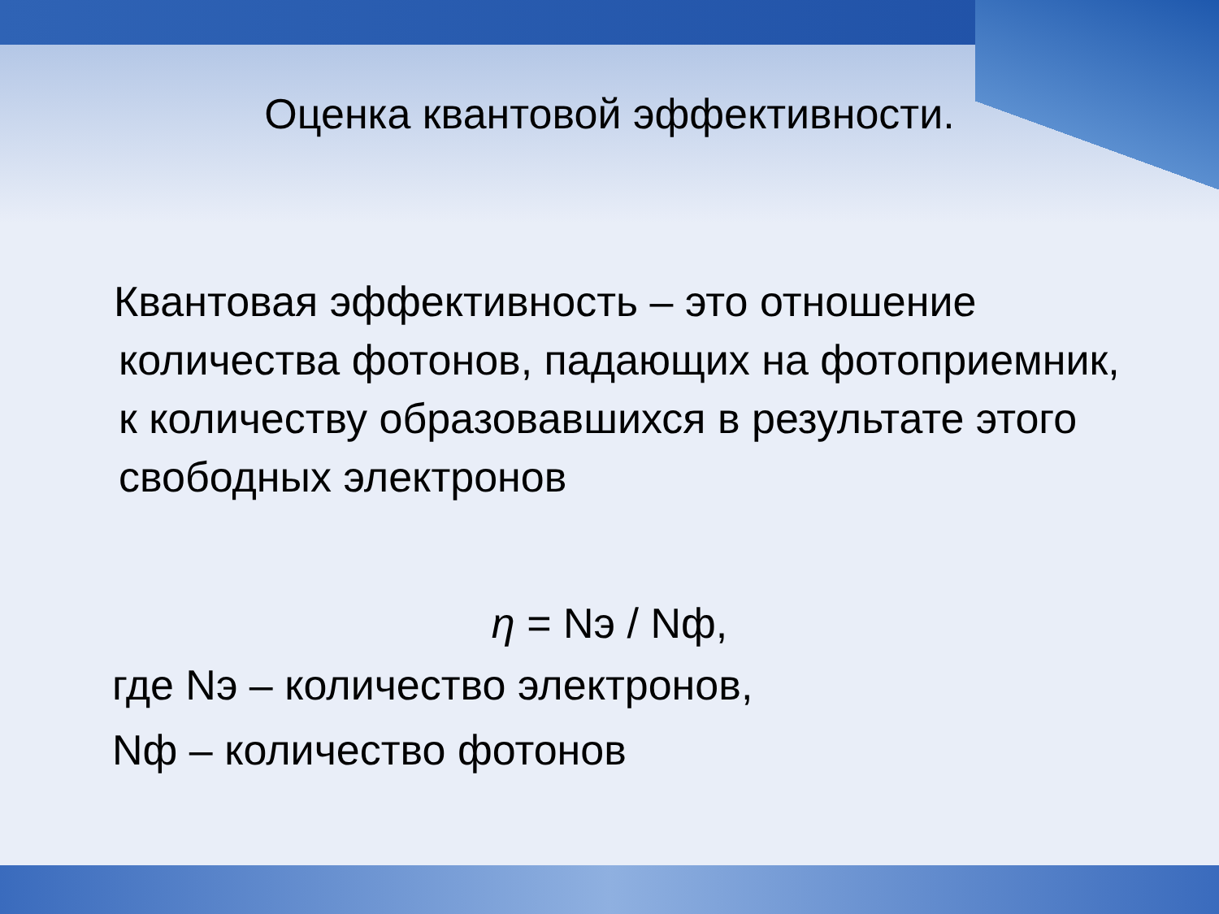Оценка квантовой эффективности.
Квантовая эффективность – это отношение количества фотонов, падающих на фотоприемник, к количеству образовавшихся в результате этого свободных электронов
η = Nэ / Nф,
где Nэ – количество электронов,
Nф – количество фотонов